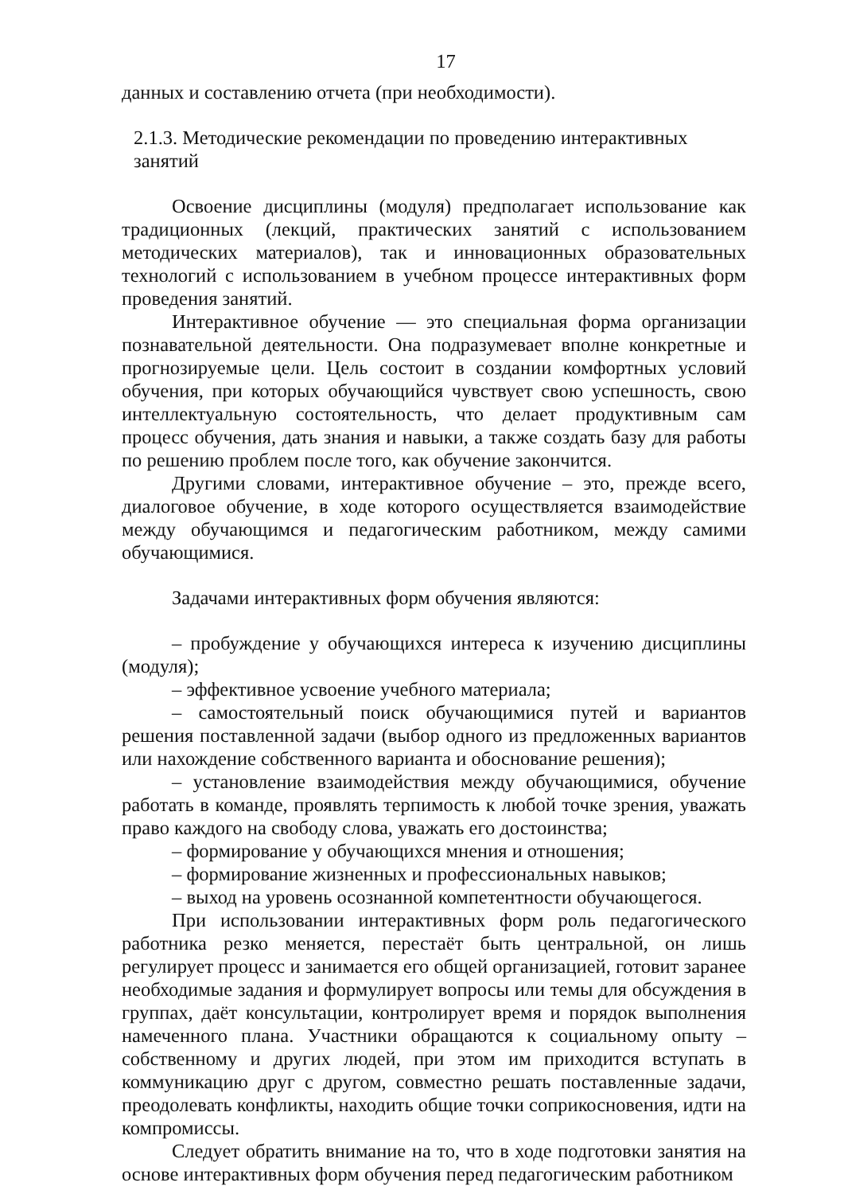17
данных и составлению отчета (при необходимости).
2.1.3. Методические рекомендации по проведению интерактивных занятий
Освоение дисциплины (модуля) предполагает использование как традиционных (лекций, практических занятий с использованием методических материалов), так и инновационных образовательных технологий с использованием в учебном процессе интерактивных форм проведения занятий.
Интерактивное обучение — это специальная форма организации познавательной деятельности. Она подразумевает вполне конкретные и прогнозируемые цели. Цель состоит в создании комфортных условий обучения, при которых обучающийся чувствует свою успешность, свою интеллектуальную состоятельность, что делает продуктивным сам процесс обучения, дать знания и навыки, а также создать базу для работы по решению проблем после того, как обучение закончится.
Другими словами, интерактивное обучение – это, прежде всего, диалоговое обучение, в ходе которого осуществляется взаимодействие между обучающимся и педагогическим работником, между самими обучающимися.
Задачами интерактивных форм обучения являются:
– пробуждение у обучающихся интереса к изучению дисциплины (модуля);
– эффективное усвоение учебного материала;
– самостоятельный поиск обучающимися путей и вариантов решения поставленной задачи (выбор одного из предложенных вариантов или нахождение собственного варианта и обоснование решения);
– установление взаимодействия между обучающимися, обучение работать в команде, проявлять терпимость к любой точке зрения, уважать право каждого на свободу слова, уважать его достоинства;
– формирование у обучающихся мнения и отношения;
– формирование жизненных и профессиональных навыков;
– выход на уровень осознанной компетентности обучающегося.
При использовании интерактивных форм роль педагогического работника резко меняется, перестаёт быть центральной, он лишь регулирует процесс и занимается его общей организацией, готовит заранее необходимые задания и формулирует вопросы или темы для обсуждения в группах, даёт консультации, контролирует время и порядок выполнения намеченного плана. Участники обращаются к социальному опыту – собственному и других людей, при этом им приходится вступать в коммуникацию друг с другом, совместно решать поставленные задачи, преодолевать конфликты, находить общие точки соприкосновения, идти на компромиссы.
Следует обратить внимание на то, что в ходе подготовки занятия на основе интерактивных форм обучения перед педагогическим работником